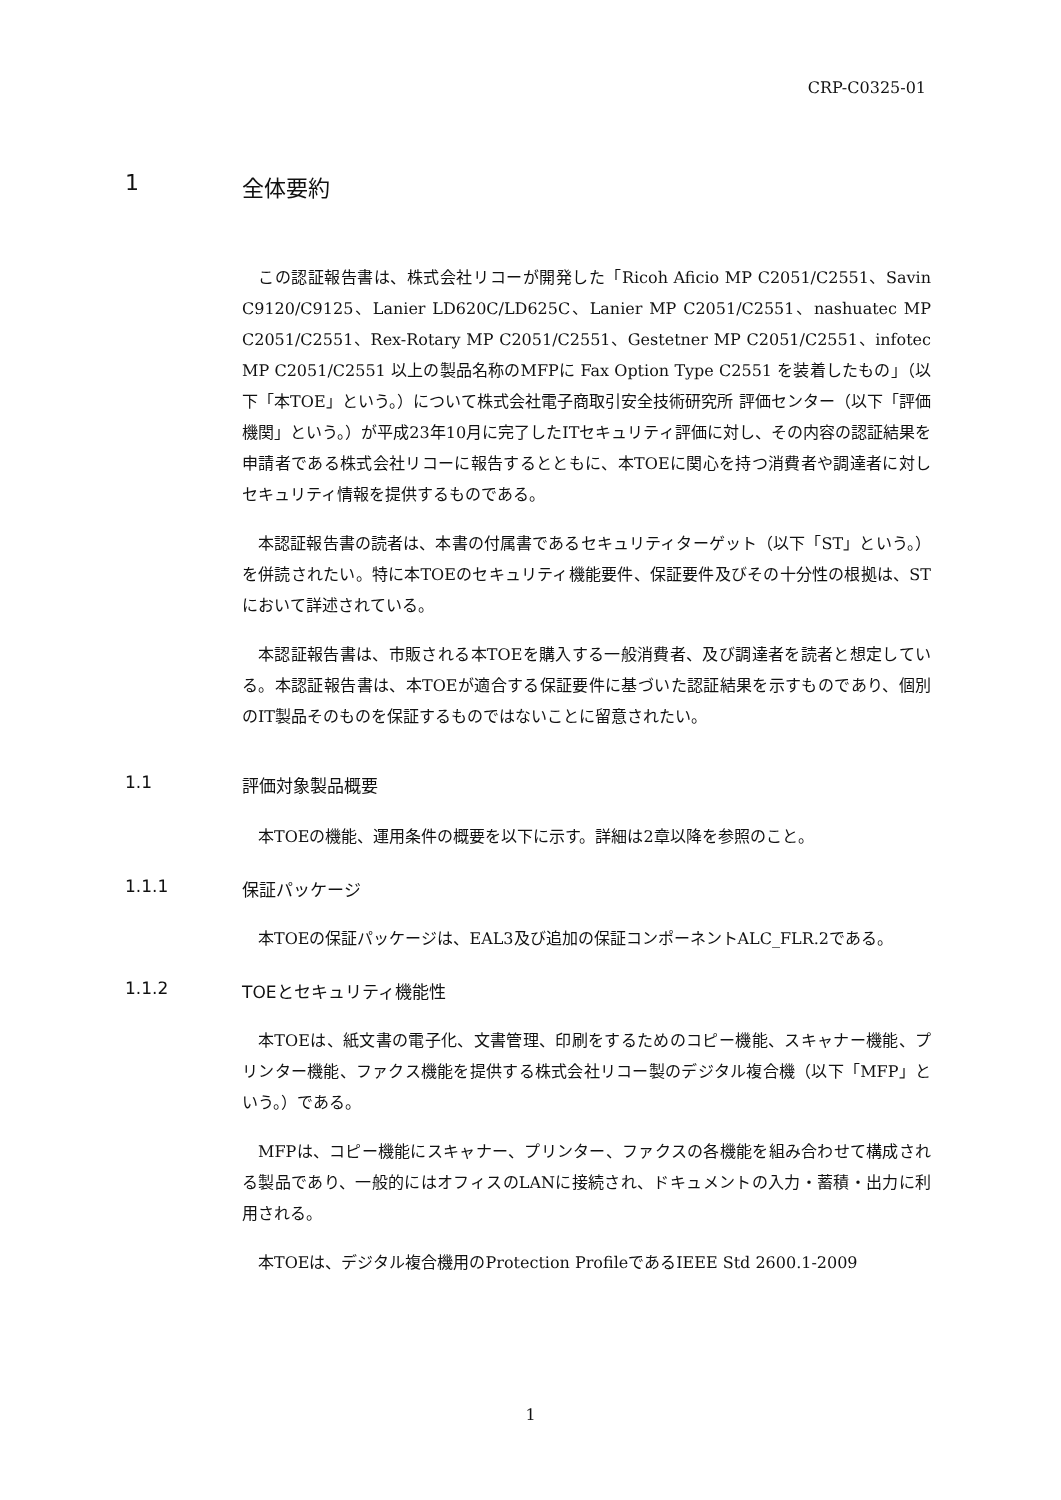CRP-C0325-01
1 全体要約
この認証報告書は、株式会社リコーが開発した「Ricoh Aficio MP C2051/C2551、Savin C9120/C9125、Lanier LD620C/LD625C、Lanier MP C2051/C2551、nashuatec MP C2051/C2551、Rex-Rotary MP C2051/C2551、Gestetner MP C2051/C2551、infotec MP C2051/C2551 以上の製品名称のMFPに Fax Option Type C2551 を装着したもの」（以下「本TOE」という。）について株式会社電子商取引安全技術研究所 評価センター（以下「評価機関」という。）が平成23年10月に完了したITセキュリティ評価に対し、その内容の認証結果を申請者である株式会社リコーに報告するとともに、本TOEに関心を持つ消費者や調達者に対しセキュリティ情報を提供するものである。
本認証報告書の読者は、本書の付属書であるセキュリティターゲット（以下「ST」という。）を併読されたい。特に本TOEのセキュリティ機能要件、保証要件及びその十分性の根拠は、STにおいて詳述されている。
本認証報告書は、市販される本TOEを購入する一般消費者、及び調達者を読者と想定している。本認証報告書は、本TOEが適合する保証要件に基づいた認証結果を示すものであり、個別のIT製品そのものを保証するものではないことに留意されたい。
1.1 評価対象製品概要
本TOEの機能、運用条件の概要を以下に示す。詳細は2章以降を参照のこと。
1.1.1 保証パッケージ
本TOEの保証パッケージは、EAL3及び追加の保証コンポーネントALC_FLR.2である。
1.1.2 TOEとセキュリティ機能性
本TOEは、紙文書の電子化、文書管理、印刷をするためのコピー機能、スキャナー機能、プリンター機能、ファクス機能を提供する株式会社リコー製のデジタル複合機（以下「MFP」という。）である。
MFPは、コピー機能にスキャナー、プリンター、ファクスの各機能を組み合わせて構成される製品であり、一般的にはオフィスのLANに接続され、ドキュメントの入力・蓄積・出力に利用される。
本TOEは、デジタル複合機用のProtection ProfileであるIEEE Std 2600.1-2009
1